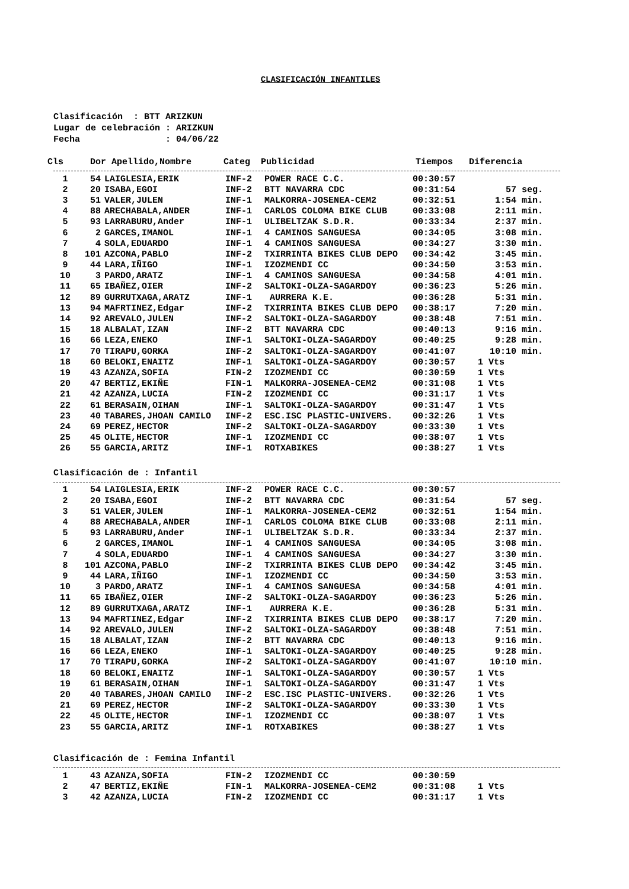CLASIFICACIÓN INFANTILES
Clasificación : BTT ARIZKUN Lugar de celebración : ARIZKUN Fecha : 04/06/22
Cls Dor Apellido,Nombre Categ Publicidad Tiempos Diferencia
| 1 | 54 | LAIGLESIA,ERIK | INF-2 | POWER RACE C.C. | 00:30:57 | |
| 2 | 20 | ISABA,EGOI | INF-2 | BTT NAVARRA CDC | 00:31:54 | 57 seg. |
| 3 | 51 | VALER,JULEN | INF-1 | MALKORRA-JOSENEA-CEM2 | 00:32:51 | 1:54 min. |
| 4 | 88 | ARECHABALA,ANDER | INF-1 | CARLOS COLOMA BIKE CLUB | 00:33:08 | 2:11 min. |
| 5 | 93 | LARRABURU,Ander | INF-1 | ULIBELTZAK S.D.R. | 00:33:34 | 2:37 min. |
| 6 | 2 | GARCES,IMANOL | INF-1 | 4 CAMINOS SANGUESA | 00:34:05 | 3:08 min. |
| 7 | 4 | SOLA,EDUARDO | INF-1 | 4 CAMINOS SANGUESA | 00:34:27 | 3:30 min. |
| 8 | 101 | AZCONA,PABLO | INF-2 | TXIRRINTA BIKES CLUB DEPO | 00:34:42 | 3:45 min. |
| 9 | 44 | LARA,IÑIGO | INF-1 | IZOZMENDI CC | 00:34:50 | 3:53 min. |
| 10 | 3 | PARDO,ARATZ | INF-1 | 4 CAMINOS SANGUESA | 00:34:58 | 4:01 min. |
| 11 | 65 | IBAÑEZ,OIER | INF-2 | SALTOKI-OLZA-SAGARDOY | 00:36:23 | 5:26 min. |
| 12 | 89 | GURRUTXAGA,ARATZ | INF-1 | AURRERA K.E. | 00:36:28 | 5:31 min. |
| 13 | 94 | MAFRTINEZ,Edgar | INF-2 | TXIRRINTA BIKES CLUB DEPO | 00:38:17 | 7:20 min. |
| 14 | 92 | AREVALO,JULEN | INF-2 | SALTOKI-OLZA-SAGARDOY | 00:38:48 | 7:51 min. |
| 15 | 18 | ALBALAT,IZAN | INF-2 | BTT NAVARRA CDC | 00:40:13 | 9:16 min. |
| 16 | 66 | LEZA,ENEKO | INF-1 | SALTOKI-OLZA-SAGARDOY | 00:40:25 | 9:28 min. |
| 17 | 70 | TIRAPU,GORKA | INF-2 | SALTOKI-OLZA-SAGARDOY | 00:41:07 | 10:10 min. |
| 18 | 60 | BELOKI,ENAITZ | INF-1 | SALTOKI-OLZA-SAGARDOY | 00:30:57 | 1 Vts |
| 19 | 43 | AZANZA,SOFIA | FIN-2 | IZOZMENDI CC | 00:30:59 | 1 Vts |
| 20 | 47 | BERTIZ,EKIÑE | FIN-1 | MALKORRA-JOSENEA-CEM2 | 00:31:08 | 1 Vts |
| 21 | 42 | AZANZA,LUCIA | FIN-2 | IZOZMENDI CC | 00:31:17 | 1 Vts |
| 22 | 61 | BERASAIN,OIHAN | INF-1 | SALTOKI-OLZA-SAGARDOY | 00:31:47 | 1 Vts |
| 23 | 40 | TABARES,JHOAN CAMILO | INF-2 | ESC.ISC PLASTIC-UNIVERS. | 00:32:26 | 1 Vts |
| 24 | 69 | PEREZ,HECTOR | INF-2 | SALTOKI-OLZA-SAGARDOY | 00:33:30 | 1 Vts |
| 25 | 45 | OLITE,HECTOR | INF-1 | IZOZMENDI CC | 00:38:07 | 1 Vts |
| 26 | 55 | GARCIA,ARITZ | INF-1 | ROTXABIKES | 00:38:27 | 1 Vts |
Clasificación de : Infantil
| 1 | 54 | LAIGLESIA,ERIK | INF-2 | POWER RACE C.C. | 00:30:57 | |
| 2 | 20 | ISABA,EGOI | INF-2 | BTT NAVARRA CDC | 00:31:54 | 57 seg. |
| 3 | 51 | VALER,JULEN | INF-1 | MALKORRA-JOSENEA-CEM2 | 00:32:51 | 1:54 min. |
| 4 | 88 | ARECHABALA,ANDER | INF-1 | CARLOS COLOMA BIKE CLUB | 00:33:08 | 2:11 min. |
| 5 | 93 | LARRABURU,Ander | INF-1 | ULIBELTZAK S.D.R. | 00:33:34 | 2:37 min. |
| 6 | 2 | GARCES,IMANOL | INF-1 | 4 CAMINOS SANGUESA | 00:34:05 | 3:08 min. |
| 7 | 4 | SOLA,EDUARDO | INF-1 | 4 CAMINOS SANGUESA | 00:34:27 | 3:30 min. |
| 8 | 101 | AZCONA,PABLO | INF-2 | TXIRRINTA BIKES CLUB DEPO | 00:34:42 | 3:45 min. |
| 9 | 44 | LARA,IÑIGO | INF-1 | IZOZMENDI CC | 00:34:50 | 3:53 min. |
| 10 | 3 | PARDO,ARATZ | INF-1 | 4 CAMINOS SANGUESA | 00:34:58 | 4:01 min. |
| 11 | 65 | IBAÑEZ,OIER | INF-2 | SALTOKI-OLZA-SAGARDOY | 00:36:23 | 5:26 min. |
| 12 | 89 | GURRUTXAGA,ARATZ | INF-1 | AURRERA K.E. | 00:36:28 | 5:31 min. |
| 13 | 94 | MAFRTINEZ,Edgar | INF-2 | TXIRRINTA BIKES CLUB DEPO | 00:38:17 | 7:20 min. |
| 14 | 92 | AREVALO,JULEN | INF-2 | SALTOKI-OLZA-SAGARDOY | 00:38:48 | 7:51 min. |
| 15 | 18 | ALBALAT,IZAN | INF-2 | BTT NAVARRA CDC | 00:40:13 | 9:16 min. |
| 16 | 66 | LEZA,ENEKO | INF-1 | SALTOKI-OLZA-SAGARDOY | 00:40:25 | 9:28 min. |
| 17 | 70 | TIRAPU,GORKA | INF-2 | SALTOKI-OLZA-SAGARDOY | 00:41:07 | 10:10 min. |
| 18 | 60 | BELOKI,ENAITZ | INF-1 | SALTOKI-OLZA-SAGARDOY | 00:30:57 | 1 Vts |
| 19 | 61 | BERASAIN,OIHAN | INF-1 | SALTOKI-OLZA-SAGARDOY | 00:31:47 | 1 Vts |
| 20 | 40 | TABARES,JHOAN CAMILO | INF-2 | ESC.ISC PLASTIC-UNIVERS. | 00:32:26 | 1 Vts |
| 21 | 69 | PEREZ,HECTOR | INF-2 | SALTOKI-OLZA-SAGARDOY | 00:33:30 | 1 Vts |
| 22 | 45 | OLITE,HECTOR | INF-1 | IZOZMENDI CC | 00:38:07 | 1 Vts |
| 23 | 55 | GARCIA,ARITZ | INF-1 | ROTXABIKES | 00:38:27 | 1 Vts |
Clasificación de : Femina Infantil
| 1 | 43 | AZANZA,SOFIA | FIN-2 | IZOZMENDI CC | 00:30:59 | |
| 2 | 47 | BERTIZ,EKIÑE | FIN-1 | MALKORRA-JOSENEA-CEM2 | 00:31:08 | 1 Vts |
| 3 | 42 | AZANZA,LUCIA | FIN-2 | IZOZMENDI CC | 00:31:17 | 1 Vts |